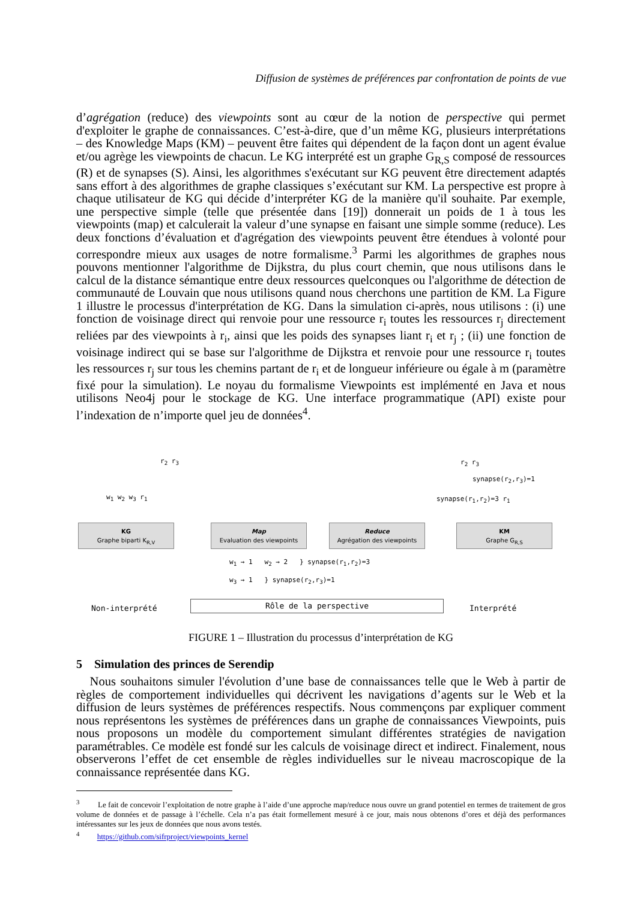Diffusion de systèmes de préférences par confrontation de points de vue
d’agrégation (reduce) des viewpoints sont au cœur de la notion de perspective qui permet d'exploiter le graphe de connaissances. C’est-à-dire, que d’un même KG, plusieurs interprétations – des Knowledge Maps (KM) – peuvent être faites qui dépendent de la façon dont un agent évalue et/ou agrège les viewpoints de chacun. Le KG interprété est un graphe G<sub>R,S</sub> composé de ressources (R) et de synapses (S). Ainsi, les algorithmes s'exécutant sur KG peuvent être directement adaptés sans effort à des algorithmes de graphe classiques s’exécutant sur KM. La perspective est propre à chaque utilisateur de KG qui décide d’interpréter KG de la manière qu'il souhaite. Par exemple, une perspective simple (telle que présentée dans [19]) donnerait un poids de 1 à tous les viewpoints (map) et calculerait la valeur d’une synapse en faisant une simple somme (reduce). Les deux fonctions d’évaluation et d'agrégation des viewpoints peuvent être étendues à volonté pour correspondre mieux aux usages de notre formalisme.<sup>3</sup> Parmi les algorithmes de graphes nous pouvons mentionner l'algorithme de Dijkstra, du plus court chemin, que nous utilisons dans le calcul de la distance sémantique entre deux ressources quelconques ou l'algorithme de détection de communauté de Louvain que nous utilisons quand nous cherchons une partition de KM. La Figure 1 illustre le processus d'interprétation de KG. Dans la simulation ci-après, nous utilisons : (i) une fonction de voisinage direct qui renvoie pour une ressource r<sub>i</sub> toutes les ressources r<sub>j</sub> directement reliées par des viewpoints à r<sub>i</sub>, ainsi que les poids des synapses liant r<sub>i</sub> et r<sub>j</sub> ; (ii) une fonction de voisinage indirect qui se base sur l'algorithme de Dijkstra et renvoie pour une ressource r<sub>i</sub> toutes les ressources r<sub>j</sub> sur tous les chemins partant de r<sub>i</sub> et de longueur inférieure ou égale à m (paramètre fixé pour la simulation). Le noyau du formalisme Viewpoints est implémenté en Java et nous utilisons Neo4j pour le stockage de KG. Une interface programmatique (API) existe pour l’indexation de n’importe quel jeu de données<sup>4</sup>.
r<sub>2</sub> r<sub>3</sub>
w<sub>1</sub> w<sub>2</sub> w<sub>3</sub> r<sub>1</sub>
r<sub>2</sub> r<sub>3</sub>
synapse(r<sub>2</sub>,r<sub>3</sub>)=1
synapse(r<sub>1</sub>,r<sub>2</sub>)=3 r<sub>1</sub>
KG
Graphe biparti K<sub>R,V</sub>
Map
Evaluation des viewpoints
Reduce
Agrégation des viewpoints
KM
Graphe G<sub>R,S</sub>
w<sub>1</sub> → 1 w<sub>2</sub> → 2 } synapse(r<sub>1</sub>,r<sub>2</sub>)=3
w<sub>3</sub> → 1 } synapse(r<sub>2</sub>,r<sub>3</sub>)=1
Non-interprété Rôle de la perspective Interprété
FIGURE 1 – Illustration du processus d’interprétation de KG
5 Simulation des princes de Serendip
Nous souhaitons simuler l'évolution d’une base de connaissances telle que le Web à partir de règles de comportement individuelles qui décrivent les navigations d’agents sur le Web et la diffusion de leurs systèmes de préférences respectifs. Nous commençons par expliquer comment nous représentons les systèmes de préférences dans un graphe de connaissances Viewpoints, puis nous proposons un modèle du comportement simulant différentes stratégies de navigation paramétrables. Ce modèle est fondé sur les calculs de voisinage direct et indirect. Finalement, nous observerons l’effet de cet ensemble de règles individuelles sur le niveau macroscopique de la connaissance représentée dans KG.
<sup>3</sup> Le fait de concevoir l’exploitation de notre graphe à l’aide d’une approche map/reduce nous ouvre un grand potentiel en termes de traitement de gros volume de données et de passage à l’échelle. Cela n’a pas était formellement mesuré à ce jour, mais nous obtenons d’ores et déjà des performances intéressantes sur les jeux de données que nous avons testés.
<sup>4</sup> https://github.com/sifrproject/viewpoints_kernel